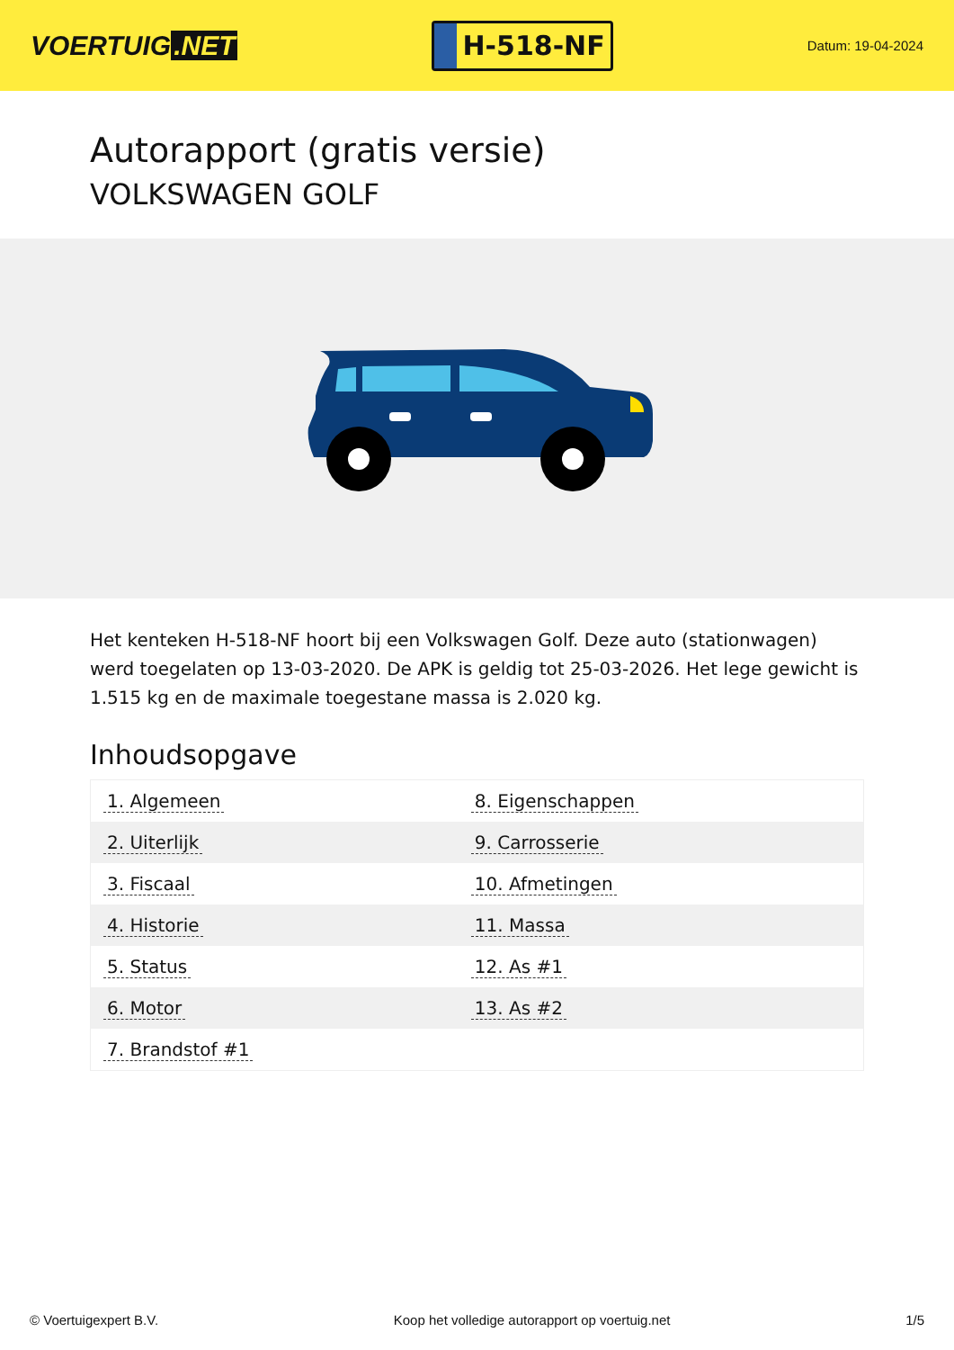VOERTUIG.NET
H-518-NF
Datum: 19-04-2024
Autorapport (gratis versie)
VOLKSWAGEN GOLF
Het kenteken H-518-NF hoort bij een Volkswagen Golf. Deze auto (stationwagen) werd toegelaten op 13-03-2020. De APK is geldig tot 25-03-2026. Het lege gewicht is 1.515 kg en de maximale toegestane massa is 2.020 kg.
Inhoudsopgave
| 1. Algemeen | 8. Eigenschappen |
| 2. Uiterlijk | 9. Carrosserie |
| 3. Fiscaal | 10. Afmetingen |
| 4. Historie | 11. Massa |
| 5. Status | 12. As #1 |
| 6. Motor | 13. As #2 |
| 7. Brandstof #1 | |
© Voertuigexpert B.V. Koop het volledige autorapport op voertuig.net 1/5